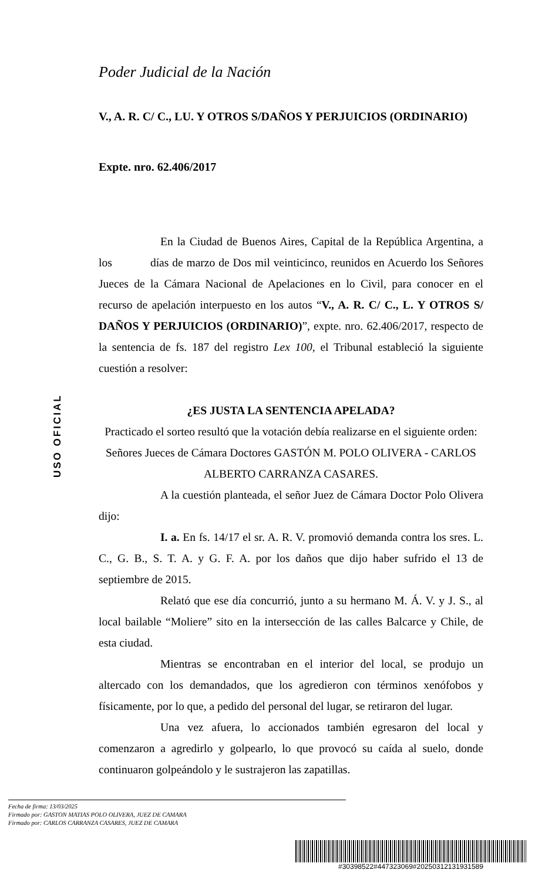Poder Judicial de la Nación
USO OFICIAL
V., A. R. C/ C., LU. Y OTROS S/DAÑOS Y PERJUICIOS (ORDINARIO)
Expte. nro. 62.406/2017
En la Ciudad de Buenos Aires, Capital de la República Argentina, a los días de marzo de Dos mil veinticinco, reunidos en Acuerdo los Señores Jueces de la Cámara Nacional de Apelaciones en lo Civil, para conocer en el recurso de apelación interpuesto en los autos “V., A. R. C/ C., L. Y OTROS S/ DAÑOS Y PERJUICIOS (ORDINARIO)”, expte. nro. 62.406/2017, respecto de la sentencia de fs. 187 del registro Lex 100, el Tribunal estableció la siguiente cuestión a resolver:
¿ES JUSTA LA SENTENCIA APELADA?
Practicado el sorteo resultó que la votación debía realizarse en el siguiente orden: Señores Jueces de Cámara Doctores GASTÓN M. POLO OLIVERA - CARLOS ALBERTO CARRANZA CASARES.
A la cuestión planteada, el señor Juez de Cámara Doctor Polo Olivera dijo:
I. a. En fs. 14/17 el sr. A. R. V. promovió demanda contra los sres. L. C., G. B., S. T. A. y G. F. A. por los daños que dijo haber sufrido el 13 de septiembre de 2015.
Relató que ese día concurrió, junto a su hermano M. Á. V. y J. S., al local bailable “Moliere” sito en la intersección de las calles Balcarce y Chile, de esta ciudad.
Mientras se encontraban en el interior del local, se produjo un altercado con los demandados, que los agredieron con términos xenófobos y físicamente, por lo que, a pedido del personal del lugar, se retiraron del lugar.
Una vez afuera, lo accionados también egresaron del local y comenzaron a agredirlo y golpearlo, lo que provocó su caída al suelo, donde continuaron golpeándolo y le sustrajeron las zapatillas.
Fecha de firma: 13/03/2025
Firmado por: GASTON MATIAS POLO OLIVERA, JUEZ DE CAMARA
Firmado por: CARLOS CARRANZA CASARES, JUEZ DE CAMARA
#30398522#447323069#20250312131931589